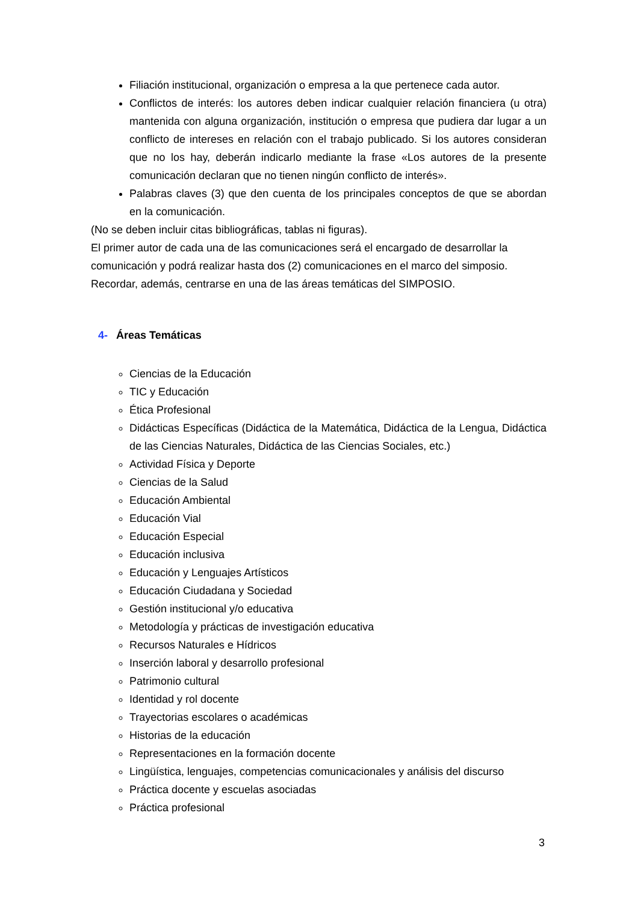Filiación institucional, organización o empresa a la que pertenece cada autor.
Conflictos de interés: los autores deben indicar cualquier relación financiera (u otra) mantenida con alguna organización, institución o empresa que pudiera dar lugar a un conflicto de intereses en relación con el trabajo publicado. Si los autores consideran que no los hay, deberán indicarlo mediante la frase «Los autores de la presente comunicación declaran que no tienen ningún conflicto de interés».
Palabras claves (3) que den cuenta de los principales conceptos de que se abordan en la comunicación.
(No se deben incluir citas bibliográficas, tablas ni figuras).
El primer autor de cada una de las comunicaciones será el encargado de desarrollar la comunicación y podrá realizar hasta dos (2) comunicaciones en el marco del simposio. Recordar, además, centrarse en una de las áreas temáticas del SIMPOSIO.
4- Áreas Temáticas
Ciencias de la Educación
TIC y Educación
Ética Profesional
Didácticas Específicas (Didáctica de la Matemática, Didáctica de la Lengua, Didáctica de las Ciencias Naturales, Didáctica de las Ciencias Sociales, etc.)
Actividad Física y Deporte
Ciencias de la Salud
Educación Ambiental
Educación Vial
Educación Especial
Educación inclusiva
Educación y Lenguajes Artísticos
Educación Ciudadana y Sociedad
Gestión institucional y/o educativa
Metodología y prácticas de investigación educativa
Recursos Naturales e Hídricos
Inserción laboral y desarrollo profesional
Patrimonio cultural
Identidad y rol docente
Trayectorias escolares o académicas
Historias de la educación
Representaciones en la formación docente
Lingüística, lenguajes, competencias comunicacionales y análisis del discurso
Práctica docente y escuelas asociadas
Práctica profesional
3